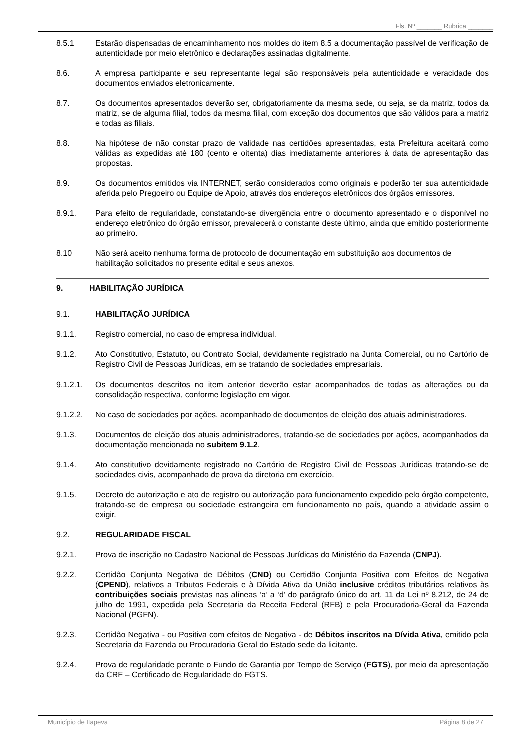Fls. Nº _______ Rubrica _______
8.5.1 Estarão dispensadas de encaminhamento nos moldes do item 8.5 a documentação passível de verificação de autenticidade por meio eletrônico e declarações assinadas digitalmente.
8.6. A empresa participante e seu representante legal são responsáveis pela autenticidade e veracidade dos documentos enviados eletronicamente.
8.7. Os documentos apresentados deverão ser, obrigatoriamente da mesma sede, ou seja, se da matriz, todos da matriz, se de alguma filial, todos da mesma filial, com exceção dos documentos que são válidos para a matriz e todas as filiais.
8.8. Na hipótese de não constar prazo de validade nas certidões apresentadas, esta Prefeitura aceitará como válidas as expedidas até 180 (cento e oitenta) dias imediatamente anteriores à data de apresentação das propostas.
8.9. Os documentos emitidos via INTERNET, serão considerados como originais e poderão ter sua autenticidade aferida pelo Pregoeiro ou Equipe de Apoio, através dos endereços eletrônicos dos órgãos emissores.
8.9.1. Para efeito de regularidade, constatando-se divergência entre o documento apresentado e o disponível no endereço eletrônico do órgão emissor, prevalecerá o constante deste último, ainda que emitido posteriormente ao primeiro.
8.10 Não será aceito nenhuma forma de protocolo de documentação em substituição aos documentos de habilitação solicitados no presente edital e seus anexos.
9. HABILITAÇÃO JURÍDICA
9.1. HABILITAÇÃO JURÍDICA
9.1.1. Registro comercial, no caso de empresa individual.
9.1.2. Ato Constitutivo, Estatuto, ou Contrato Social, devidamente registrado na Junta Comercial, ou no Cartório de Registro Civil de Pessoas Jurídicas, em se tratando de sociedades empresariais.
9.1.2.1. Os documentos descritos no item anterior deverão estar acompanhados de todas as alterações ou da consolidação respectiva, conforme legislação em vigor.
9.1.2.2. No caso de sociedades por ações, acompanhado de documentos de eleição dos atuais administradores.
9.1.3. Documentos de eleição dos atuais administradores, tratando-se de sociedades por ações, acompanhados da documentação mencionada no subitem 9.1.2.
9.1.4. Ato constitutivo devidamente registrado no Cartório de Registro Civil de Pessoas Jurídicas tratando-se de sociedades civis, acompanhado de prova da diretoria em exercício.
9.1.5. Decreto de autorização e ato de registro ou autorização para funcionamento expedido pelo órgão competente, tratando-se de empresa ou sociedade estrangeira em funcionamento no país, quando a atividade assim o exigir.
9.2. REGULARIDADE FISCAL
9.2.1. Prova de inscrição no Cadastro Nacional de Pessoas Jurídicas do Ministério da Fazenda (CNPJ).
9.2.2. Certidão Conjunta Negativa de Débitos (CND) ou Certidão Conjunta Positiva com Efeitos de Negativa (CPEND), relativos a Tributos Federais e à Dívida Ativa da União inclusive créditos tributários relativos às contribuições sociais previstas nas alíneas ‘a’ a ‘d’ do parágrafo único do art. 11 da Lei nº 8.212, de 24 de julho de 1991, expedida pela Secretaria da Receita Federal (RFB) e pela Procuradoria-Geral da Fazenda Nacional (PGFN).
9.2.3. Certidão Negativa - ou Positiva com efeitos de Negativa - de Débitos inscritos na Dívida Ativa, emitido pela Secretaria da Fazenda ou Procuradoria Geral do Estado sede da licitante.
9.2.4. Prova de regularidade perante o Fundo de Garantia por Tempo de Serviço (FGTS), por meio da apresentação da CRF – Certificado de Regularidade do FGTS.
Município de Itapeva Página 8 de 27